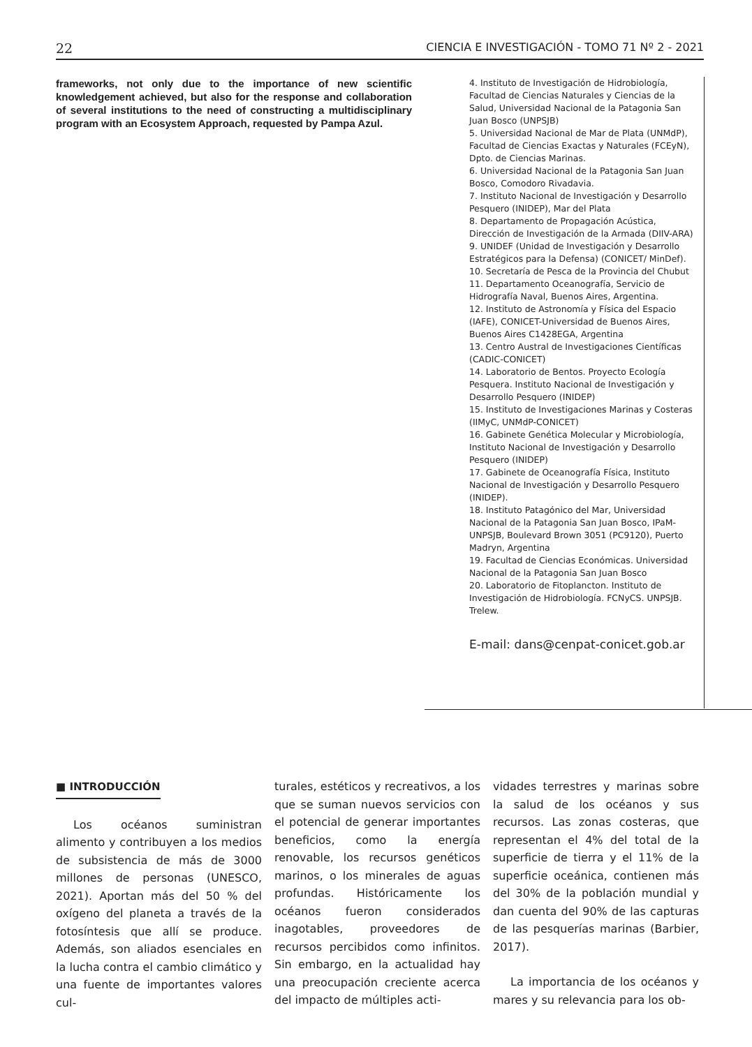22 CIENCIA E INVESTIGACIÓN - TOMO 71 Nº 2 - 2021
frameworks, not only due to the importance of new scientific knowledgement achieved, but also for the response and collaboration of several institutions to the need of constructing a multidisciplinary program with an Ecosystem Approach, requested by Pampa Azul.
4. Instituto de Investigación de Hidrobiología, Facultad de Ciencias Naturales y Ciencias de la Salud, Universidad Nacional de la Patagonia San Juan Bosco (UNPSJB)
5. Universidad Nacional de Mar de Plata (UNMdP), Facultad de Ciencias Exactas y Naturales (FCEyN), Dpto. de Ciencias Marinas.
6. Universidad Nacional de la Patagonia San Juan Bosco, Comodoro Rivadavia.
7. Instituto Nacional de Investigación y Desarrollo Pesquero (INIDEP), Mar del Plata
8. Departamento de Propagación Acústica, Dirección de Investigación de la Armada (DIIV-ARA)
9. UNIDEF (Unidad de Investigación y Desarrollo Estratégicos para la Defensa) (CONICET/ MinDef).
10. Secretaría de Pesca de la Provincia del Chubut
11. Departamento Oceanografía, Servicio de Hidrografía Naval, Buenos Aires, Argentina.
12. Instituto de Astronomía y Física del Espacio (IAFE), CONICET-Universidad de Buenos Aires, Buenos Aires C1428EGA, Argentina
13. Centro Austral de Investigaciones Científicas (CADIC-CONICET)
14. Laboratorio de Bentos. Proyecto Ecología Pesquera. Instituto Nacional de Investigación y Desarrollo Pesquero (INIDEP)
15. Instituto de Investigaciones Marinas y Costeras (IIMyC, UNMdP-CONICET)
16. Gabinete Genética Molecular y Microbiología, Instituto Nacional de Investigación y Desarrollo Pesquero (INIDEP)
17. Gabinete de Oceanografía Física, Instituto Nacional de Investigación y Desarrollo Pesquero (INIDEP).
18. Instituto Patagónico del Mar, Universidad Nacional de la Patagonia San Juan Bosco, IPaM-UNPSJB, Boulevard Brown 3051 (PC9120), Puerto Madryn, Argentina
19. Facultad de Ciencias Económicas. Universidad Nacional de la Patagonia San Juan Bosco
20. Laboratorio de Fitoplancton. Instituto de Investigación de Hidrobiología. FCNyCS. UNPSJB. Trelew.
E-mail: dans@cenpat-conicet.gob.ar
■ INTRODUCCIÓN
Los océanos suministran alimento y contribuyen a los medios de subsistencia de más de 3000 millones de personas (UNESCO, 2021). Aportan más del 50 % del oxígeno del planeta a través de la fotosíntesis que allí se produce. Además, son aliados esenciales en la lucha contra el cambio climático y una fuente de importantes valores cul-
turales, estéticos y recreativos, a los que se suman nuevos servicios con el potencial de generar importantes beneficios, como la energía renovable, los recursos genéticos marinos, o los minerales de aguas profundas. Históricamente los océanos fueron considerados inagotables, proveedores de recursos percibidos como infinitos. Sin embargo, en la actualidad hay una preocupación creciente acerca del impacto de múltiples acti-
vidades terrestres y marinas sobre la salud de los océanos y sus recursos. Las zonas costeras, que representan el 4% del total de la superficie de tierra y el 11% de la superficie oceánica, contienen más del 30% de la población mundial y dan cuenta del 90% de las capturas de las pesquerías marinas (Barbier, 2017).
La importancia de los océanos y mares y su relevancia para los ob-